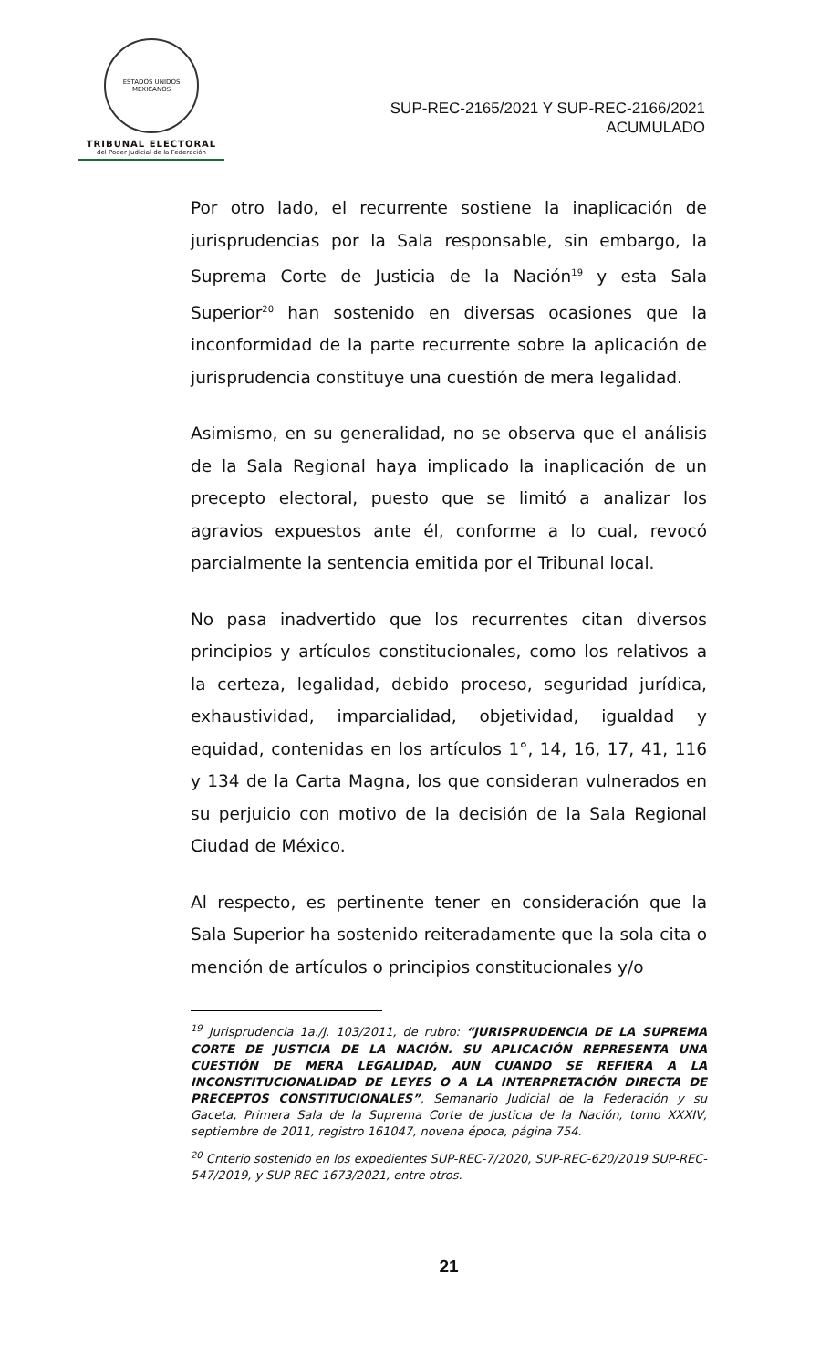ESTADOS UNIDOS MEXICANOS
TRIBUNAL ELECTORAL
del Poder Judicial de la Federación
SUP-REC-2165/2021 Y SUP-REC-2166/2021
ACUMULADO
Por otro lado, el recurrente sostiene la inaplicación de jurisprudencias por la Sala responsable, sin embargo, la Suprema Corte de Justicia de la Nación<sup>19</sup> y esta Sala Superior<sup>20</sup> han sostenido en diversas ocasiones que la inconformidad de la parte recurrente sobre la aplicación de jurisprudencia constituye una cuestión de mera legalidad.
Asimismo, en su generalidad, no se observa que el análisis de la Sala Regional haya implicado la inaplicación de un precepto electoral, puesto que se limitó a analizar los agravios expuestos ante él, conforme a lo cual, revocó parcialmente la sentencia emitida por el Tribunal local.
No pasa inadvertido que los recurrentes citan diversos principios y artículos constitucionales, como los relativos a la certeza, legalidad, debido proceso, seguridad jurídica, exhaustividad, imparcialidad, objetividad, igualdad y equidad, contenidas en los artículos 1°, 14, 16, 17, 41, 116 y 134 de la Carta Magna, los que consideran vulnerados en su perjuicio con motivo de la decisión de la Sala Regional Ciudad de México.
Al respecto, es pertinente tener en consideración que la Sala Superior ha sostenido reiteradamente que la sola cita o mención de artículos o principios constitucionales y/o
<sup>19</sup> Jurisprudencia 1a./J. 103/2011, de rubro: “JURISPRUDENCIA DE LA SUPREMA CORTE DE JUSTICIA DE LA NACIÓN. SU APLICACIÓN REPRESENTA UNA CUESTIÓN DE MERA LEGALIDAD, AUN CUANDO SE REFIERA A LA INCONSTITUCIONALIDAD DE LEYES O A LA INTERPRETACIÓN DIRECTA DE PRECEPTOS CONSTITUCIONALES”, Semanario Judicial de la Federación y su Gaceta, Primera Sala de la Suprema Corte de Justicia de la Nación, tomo XXXIV, septiembre de 2011, registro 161047, novena época, página 754.
<sup>20</sup> Criterio sostenido en los expedientes SUP-REC-7/2020, SUP-REC-620/2019 SUP-REC-547/2019, y SUP-REC-1673/2021, entre otros.
21